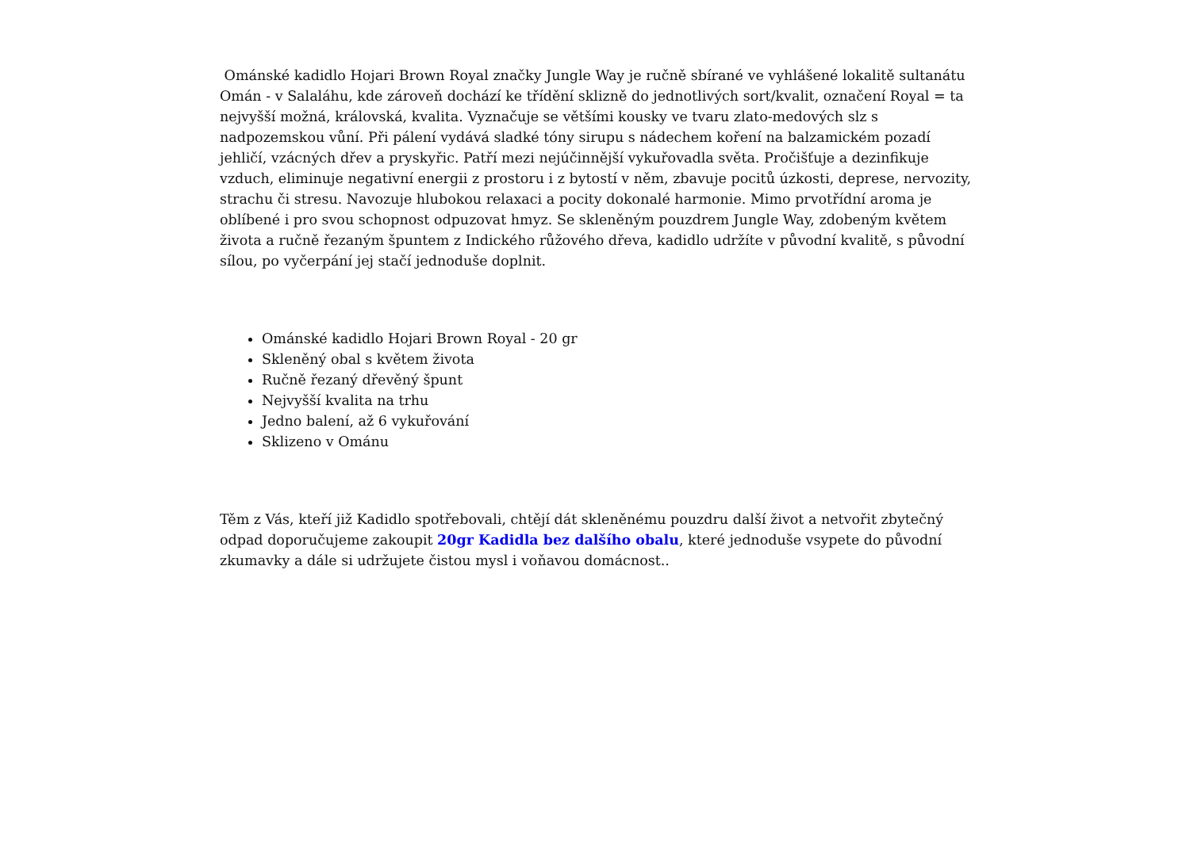Ománské kadidlo Hojari Brown Royal značky Jungle Way je ručně sbírané ve vyhlášené lokalitě sultanátu Omán - v Salaláhu, kde zároveň dochází ke třídění sklizně do jednotlivých sort/kvalit, označení Royal = ta nejvyšší možná, královská, kvalita. Vyznačuje se většími kousky ve tvaru zlato-medových slz s nadpozemskou vůní. Při pálení vydává sladké tóny sirupu s nádechem koření na balzamickém pozadí jehličí, vzácných dřev a pryskyřic. Patří mezi nejúčinnější vykuřovadla světa. Pročišťuje a dezinfikuje vzduch, eliminuje negativní energii z prostoru i z bytostí v něm, zbavuje pocitů úzkosti, deprese, nervozity, strachu či stresu. Navozuje hlubokou relaxaci a pocity dokonalé harmonie. Mimo prvotřídní aroma je oblíbené i pro svou schopnost odpuzovat hmyz. Se skleněným pouzdrem Jungle Way, zdobeným květem života a ručně řezaným špuntem z Indického růžového dřeva, kadidlo udržíte v původní kvalitě, s původní sílou, po vyčerpání jej stačí jednoduše doplnit.
Ománské kadidlo Hojari Brown Royal - 20 gr
Skleněný obal s květem života
Ručně řezaný dřevěný špunt
Nejvyšší kvalita na trhu
Jedno balení, až 6 vykuřování
Sklizeno v Ománu
Těm z Vás, kteří již Kadidlo spotřebovali, chtějí dát skleněnému pouzdru další život a netvořit zbytečný odpad doporučujeme zakoupit 20gr Kadidla bez dalšího obalu, které jednoduše vsypete do původní zkumavky a dále si udržujete čistou mysl i voňavou domácnost..